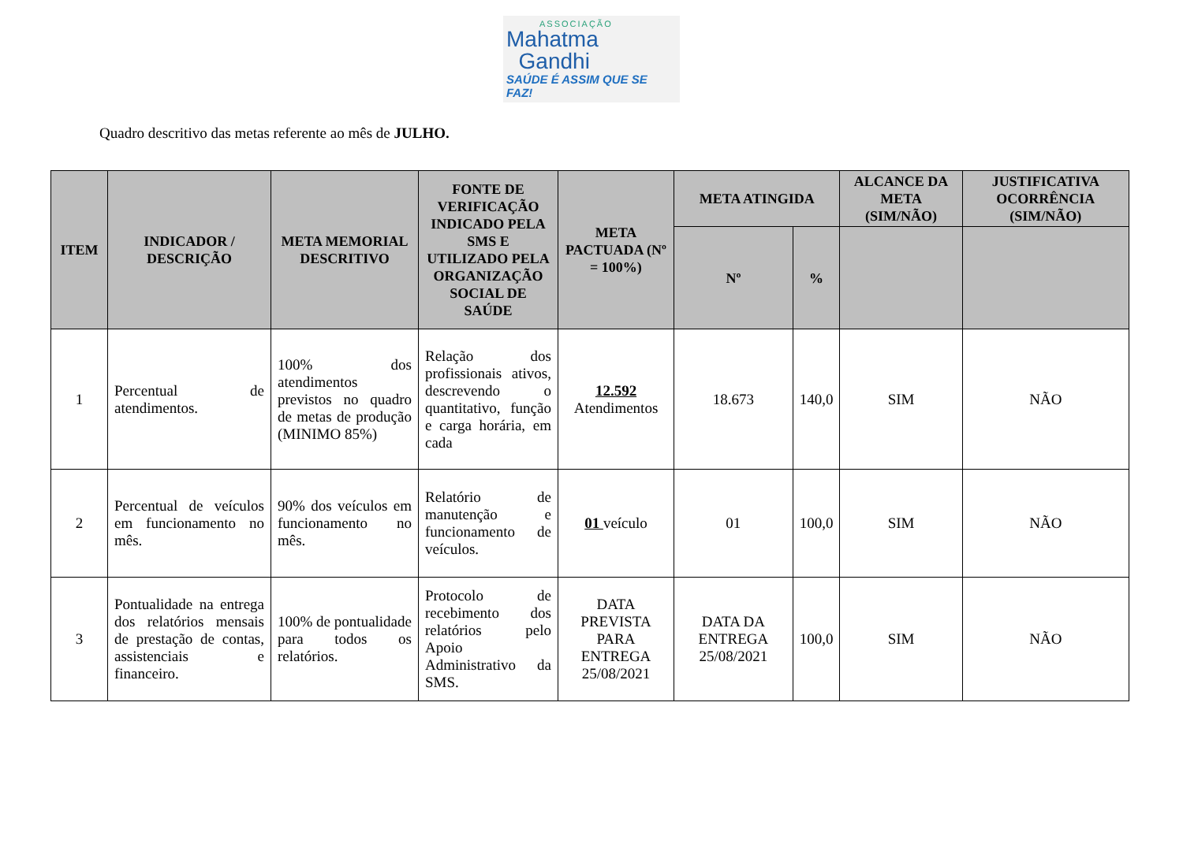ASSOCIAÇÃO
Mahatma
Gandhi
SAÚDE É ASSIM QUE SE FAZ!
Quadro descritivo das metas referente ao mês de JULHO.
| ITEM | INDICADOR / DESCRIÇÃO | META MEMORIAL DESCRITIVO | FONTE DE VERIFICAÇÃO INDICADO PELA SMS E UTILIZADO PELA ORGANIZAÇÃO SOCIAL DE SAÚDE | META PACTUADA (Nº = 100%) | META ATINGIDA | | ALCANCE DA META (SIM/NÃO) | JUSTIFICATIVA OCORRÊNCIA (SIM/NÃO) |
| --- | --- | --- | --- | --- | --- | --- | --- | --- |
| | | | | | Nº | % | | |
| 1 | Percentual de atendimentos. | 100% dos atendimentos previstos no quadro de metas de produção (MINIMO 85%) | Relação dos profissionais ativos, descrevendo o quantitativo, função e carga horária, em cada | 12.592 Atendimentos | 18.673 | 140,0 | SIM | NÃO |
| 2 | Percentual de veículos em funcionamento no mês. | 90% dos veículos em funcionamento no mês. | Relatório de manutenção e funcionamento de veículos. | 01 veículo | 01 | 100,0 | SIM | NÃO |
| 3 | Pontualidade na entrega dos relatórios mensais de prestação de contas, assistenciais e financeiro. | 100% de pontualidade para todos os relatórios. | Protocolo de recebimento dos relatórios pelo Apoio Administrativo da SMS. | DATA PREVISTA PARA ENTREGA 25/08/2021 | DATA DA ENTREGA 25/08/2021 | 100,0 | SIM | NÃO |